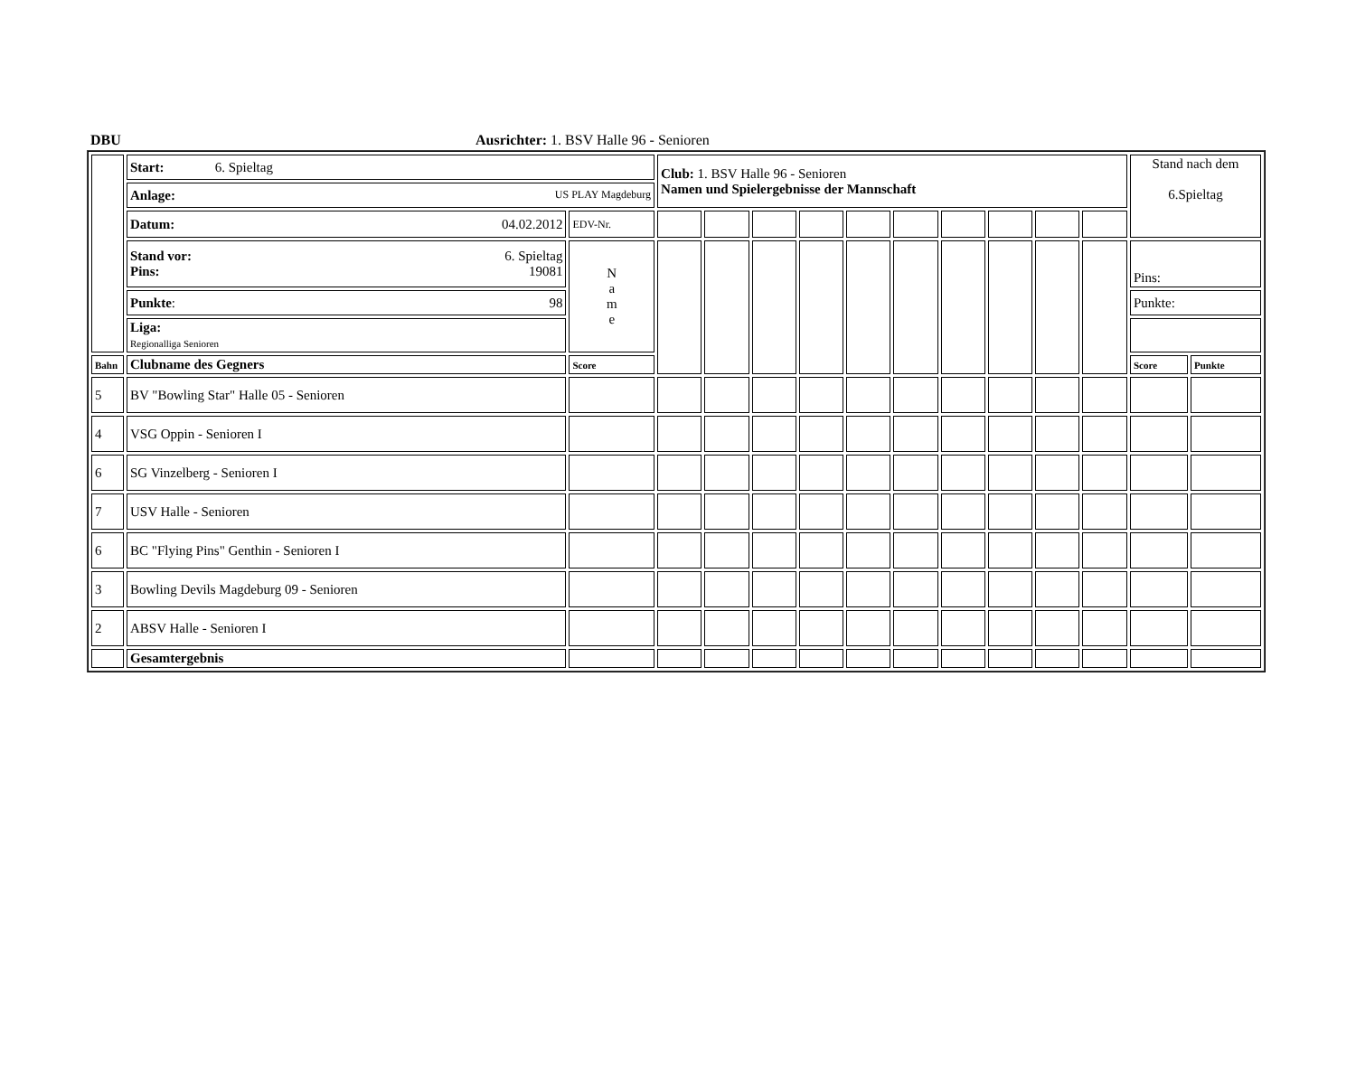DBU Ausrichter: 1. BSV Halle 96 - Senioren
| | Start: 6. Spieltag | | Club: 1. BSV Halle 96 - Senioren Namen und Spielergebnisse der Mannschaft | | | | | | | | | | Stand nach dem 6.Spieltag | |
| | Anlage: US PLAY Magdeburg | | | | | | | | | | | | | |
| | Datum: 04.02.2012 | EDV-Nr. | | | | | | | | | | | | |
| | Stand vor: 6. Spieltag Pins: 19081 | N a m e | | | | | | | | | | | Pins: | |
| | Punkte : 98 | | | | | | | | | | | | Punkte: | |
| | Liga: Regionalliga Senioren | | | | | | | | | | | | | |
| Bahn | Clubname des Gegners | Score | | | | | | | | | | | Score | Punkte |
| 5 | BV "Bowling Star" Halle 05 - Senioren | | | | | | | | | | | | | |
| 4 | VSG Oppin - Senioren I | | | | | | | | | | | | | |
| 6 | SG Vinzelberg - Senioren I | | | | | | | | | | | | | |
| 7 | USV Halle - Senioren | | | | | | | | | | | | | |
| 6 | BC "Flying Pins" Genthin - Senioren I | | | | | | | | | | | | | |
| 3 | Bowling Devils Magdeburg 09 - Senioren | | | | | | | | | | | | | |
| 2 | ABSV Halle - Senioren I | | | | | | | | | | | | | |
| | Gesamtergebnis | | | | | | | | | | | | | |